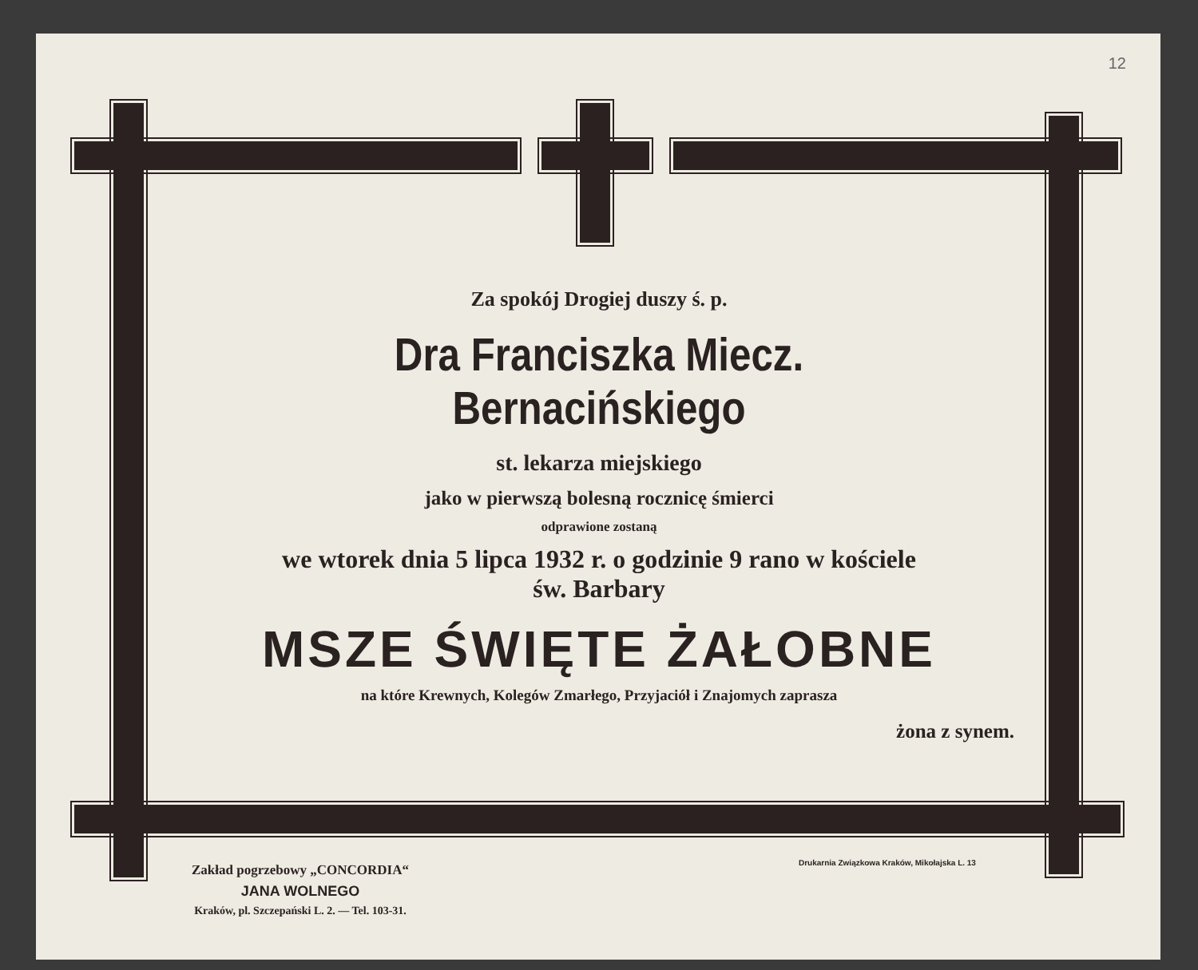12
Za spokój Drogiej duszy ś. p.
Dra Franciszka Miecz. Bernacińskiego
st. lekarza miejskiego
jako w pierwszą bolesną rocznicę śmierci
odprawione zostaną
we wtorek dnia 5 lipca 1932 r. o godzinie 9 rano w kościele
św. Barbary
MSZE ŚWIĘTE ŻAŁOBNE
na które Krewnych, Kolegów Zmarłego, Przyjaciół i Znajomych zaprasza
żona z synem.
Zakład pogrzebowy „CONCORDIA“
JANA WOLNEGO
Kraków, pl. Szczepański L. 2. — Tel. 103-31.
Drukarnia Związkowa Kraków, Mikołajska L. 13